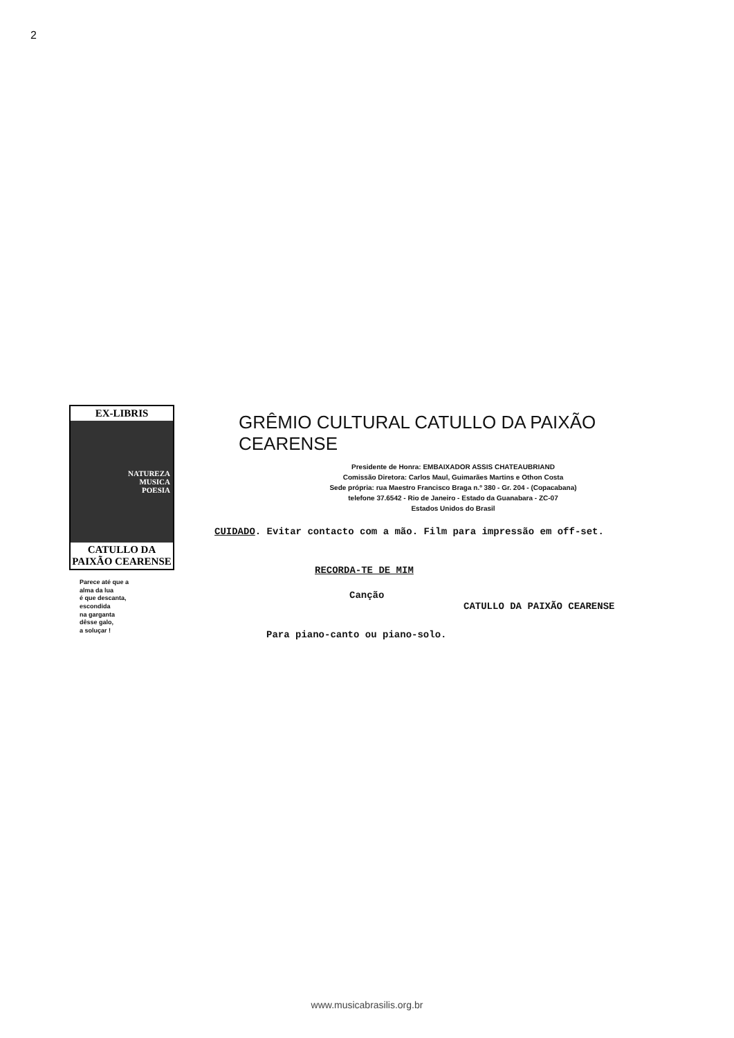2
EX-LIBRIS
NATUREZA
MUSICA
POESIA
CATULLO DA PAIXÃO CEARENSE
Parece até que a
alma da lua
é que descanta,
escondida
na garganta
dêsse galo,
a soluçar !
GRÊMIO CULTURAL CATULLO DA PAIXÃO CEARENSE
Presidente de Honra: EMBAIXADOR ASSIS CHATEAUBRIAND
Comissão Diretora: Carlos Maul, Guimarães Martins e Othon Costa
Sede própria: rua Maestro Francisco Braga n.º 380 - Gr. 204 - (Copacabana)
telefone 37.6542 - Rio de Janeiro - Estado da Guanabara - ZC-07
Estados Unidos do Brasil
CUIDADO. Evitar contacto com a mão. Film para impressão em off-set.
RECORDA-TE DE MIM
Canção
CATULLO DA PAIXÃO CEARENSE
Para piano-canto ou piano-solo.
www.musicabrasilis.org.br